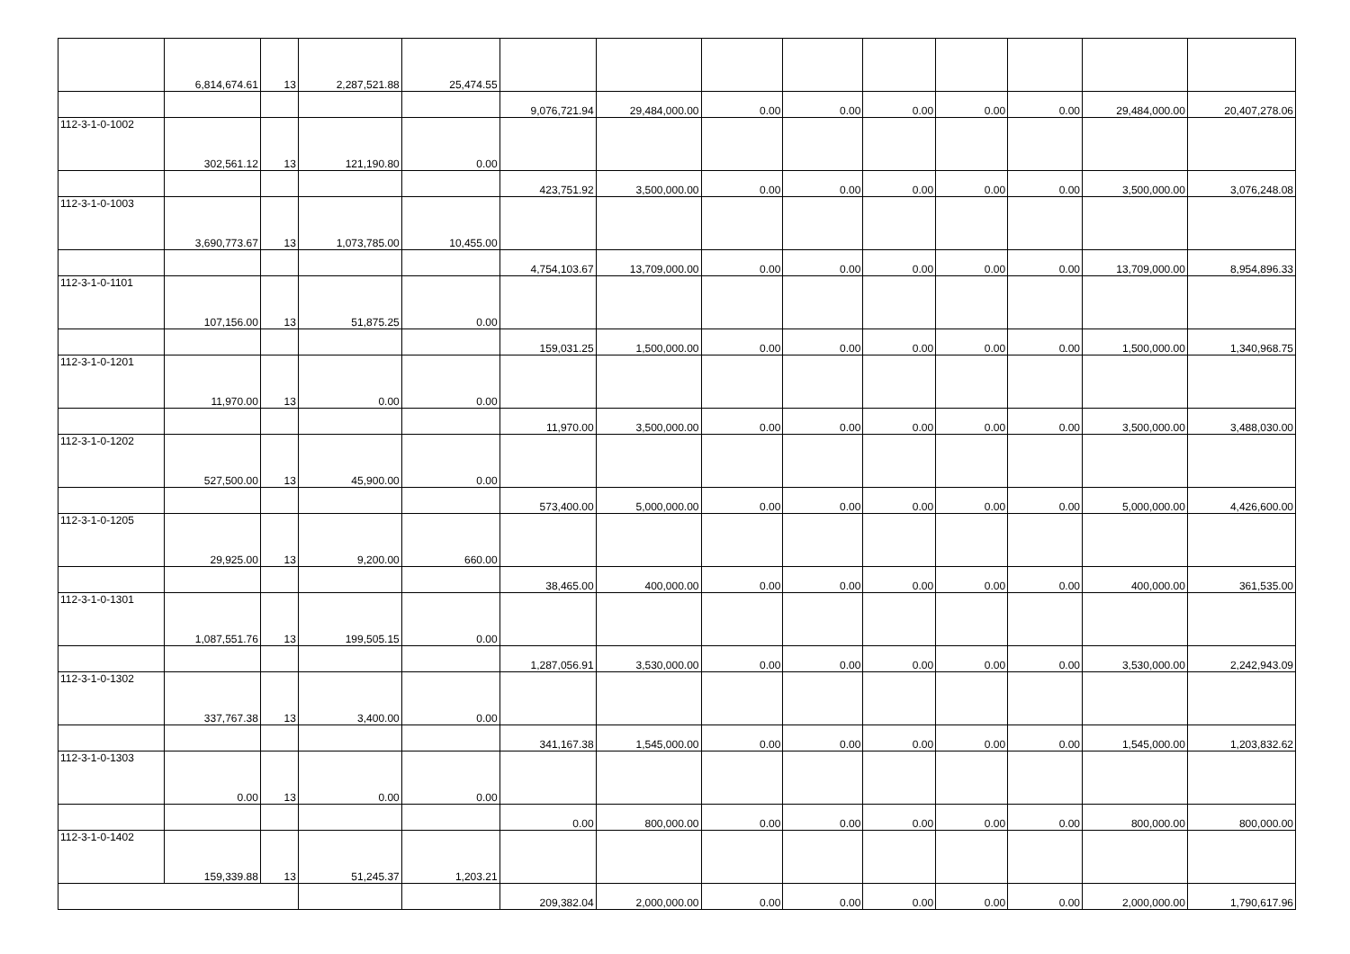| | 6,814,674.61 | 13 | 2,287,521.88 | 25,474.55 | | | | | | | | | |
| | | | | | 9,076,721.94 | 29,484,000.00 | 0.00 | 0.00 | 0.00 | 0.00 | 0.00 | 29,484,000.00 | 20,407,278.06 |
| 112-3-1-0-1002 | 302,561.12 | 13 | 121,190.80 | 0.00 | | | | | | | | | |
| | | | | | 423,751.92 | 3,500,000.00 | 0.00 | 0.00 | 0.00 | 0.00 | 0.00 | 3,500,000.00 | 3,076,248.08 |
| 112-3-1-0-1003 | 3,690,773.67 | 13 | 1,073,785.00 | 10,455.00 | | | | | | | | | |
| | | | | | 4,754,103.67 | 13,709,000.00 | 0.00 | 0.00 | 0.00 | 0.00 | 0.00 | 13,709,000.00 | 8,954,896.33 |
| 112-3-1-0-1101 | 107,156.00 | 13 | 51,875.25 | 0.00 | | | | | | | | | |
| | | | | | 159,031.25 | 1,500,000.00 | 0.00 | 0.00 | 0.00 | 0.00 | 0.00 | 1,500,000.00 | 1,340,968.75 |
| 112-3-1-0-1201 | 11,970.00 | 13 | 0.00 | 0.00 | | | | | | | | | |
| | | | | | 11,970.00 | 3,500,000.00 | 0.00 | 0.00 | 0.00 | 0.00 | 0.00 | 3,500,000.00 | 3,488,030.00 |
| 112-3-1-0-1202 | 527,500.00 | 13 | 45,900.00 | 0.00 | | | | | | | | | |
| | | | | | 573,400.00 | 5,000,000.00 | 0.00 | 0.00 | 0.00 | 0.00 | 0.00 | 5,000,000.00 | 4,426,600.00 |
| 112-3-1-0-1205 | 29,925.00 | 13 | 9,200.00 | 660.00 | | | | | | | | | |
| | | | | | 38,465.00 | 400,000.00 | 0.00 | 0.00 | 0.00 | 0.00 | 0.00 | 400,000.00 | 361,535.00 |
| 112-3-1-0-1301 | 1,087,551.76 | 13 | 199,505.15 | 0.00 | | | | | | | | | |
| | | | | | 1,287,056.91 | 3,530,000.00 | 0.00 | 0.00 | 0.00 | 0.00 | 0.00 | 3,530,000.00 | 2,242,943.09 |
| 112-3-1-0-1302 | 337,767.38 | 13 | 3,400.00 | 0.00 | | | | | | | | | |
| | | | | | 341,167.38 | 1,545,000.00 | 0.00 | 0.00 | 0.00 | 0.00 | 0.00 | 1,545,000.00 | 1,203,832.62 |
| 112-3-1-0-1303 | 0.00 | 13 | 0.00 | 0.00 | | | | | | | | | |
| | | | | | 0.00 | 800,000.00 | 0.00 | 0.00 | 0.00 | 0.00 | 0.00 | 800,000.00 | 800,000.00 |
| 112-3-1-0-1402 | 159,339.88 | 13 | 51,245.37 | 1,203.21 | | | | | | | | | |
| | | | | | 209,382.04 | 2,000,000.00 | 0.00 | 0.00 | 0.00 | 0.00 | 0.00 | 2,000,000.00 | 1,790,617.96 |